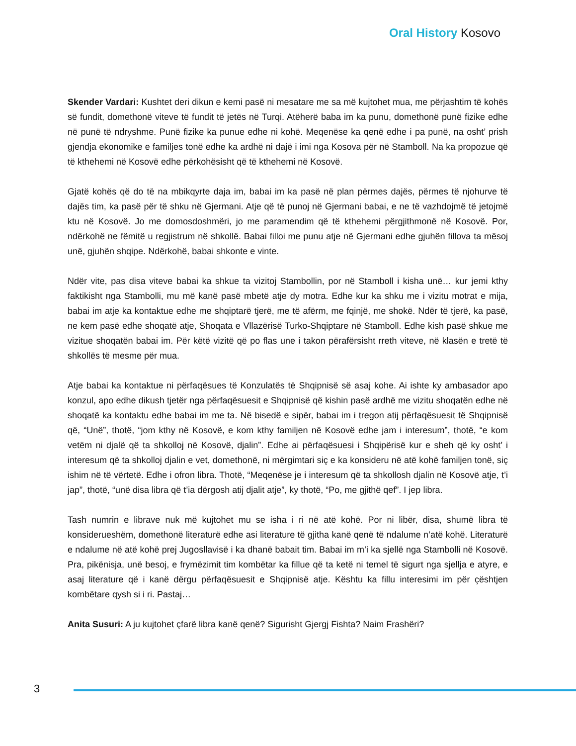Oral History Kosovo
Skender Vardari: Kushtet deri dikun e kemi pasë ni mesatare me sa më kujtohet mua, me përjashtim të kohës së fundit, domethonë viteve të fundit të jetës në Turqi. Atëherë baba im ka punu, domethonë punë fizike edhe në punë të ndryshme. Punë fizike ka punue edhe ni kohë. Meqenëse ka qenë edhe i pa punë, na osht’ prish gjendja ekonomike e familjes tonë edhe ka ardhë ni dajë i imi nga Kosova për në Stamboll. Na ka propozue që të kthehemi në Kosovë edhe përkohësisht që të kthehemi në Kosovë.
Gjatë kohës që do të na mbikqyrte daja im, babai im ka pasë në plan përmes dajës, përmes të njohurve të dajës tim, ka pasë për të shku në Gjermani. Atje që të punoj në Gjermani babai, e ne të vazhdojmë të jetojmë ktu në Kosovë. Jo me domosdoshmëri, jo me paramendim që të kthehemi përgjithmonë në Kosovë. Por, ndërkohë ne fëmitë u regjistrum në shkollë. Babai filloi me punu atje në Gjermani edhe gjuhën fillova ta mësoj unë, gjuhën shqipe. Ndërkohë, babai shkonte e vinte.
Ndër vite, pas disa viteve babai ka shkue ta vizitoj Stambollin, por në Stamboll i kisha unë… kur jemi kthy faktikisht nga Stambolli, mu më kanë pasë mbetë atje dy motra. Edhe kur ka shku me i vizitu motrat e mija, babai im atje ka kontaktue edhe me shqiptarë tjerë, me të afërm, me fqinjë, me shokë. Ndër të tjerë, ka pasë, ne kem pasë edhe shoqatë atje, Shoqata e Vllazërisë Turko-Shqiptare në Stamboll. Edhe kish pasë shkue me vizitue shoqatën babai im. Për këtë vizitë që po flas une i takon përafërsisht rreth viteve, në klasën e tretë të shkollës të mesme për mua.
Atje babai ka kontaktue ni përfaqësues të Konzulatës të Shqipnisë së asaj kohe. Ai ishte ky ambasador apo konzul, apo edhe dikush tjetër nga përfaqësuesit e Shqipnisë që kishin pasë ardhë me vizitu shoqatën edhe në shoqatë ka kontaktu edhe babai im me ta. Në bisedë e sipër, babai im i tregon atij përfaqësuesit të Shqipnisë që, “Unë”, thotë, “jom kthy në Kosovë, e kom kthy familjen në Kosovë edhe jam i interesum”, thotë, “e kom vetëm ni djalë që ta shkolloj në Kosovë, djalin”. Edhe ai përfaqësuesi i Shqipërisë kur e sheh që ky osht’ i interesum që ta shkolloj djalin e vet, domethonë, ni mërgimtari siç e ka konsideru në atë kohë familjen tonë, siç ishim në të vërtetë. Edhe i ofron libra. Thotë, “Meqenëse je i interesum që ta shkollosh djalin në Kosovë atje, t’i jap”, thotë, “unë disa libra që t’ia dërgosh atij djalit atje”, ky thotë, “Po, me gjithë qef”. I jep libra.
Tash numrin e librave nuk më kujtohet mu se isha i ri në atë kohë. Por ni libër, disa, shumë libra të konsiderueshëm, domethonë literaturë edhe asi literature të gjitha kanë qenë të ndalume n’atë kohë. Literaturë e ndalume në atë kohë prej Jugosllavisë i ka dhanë babait tim. Babai im m’i ka sjellë nga Stambolli në Kosovë. Pra, pikënisja, unë besoj, e frymëzimit tim kombëtar ka fillue që ta ketë ni temel të sigurt nga sjellja e atyre, e asaj literature që i kanë dërgu përfaqësuesit e Shqipnisë atje. Kështu ka fillu interesimi im për çështjen kombëtare qysh si i ri. Pastaj…
Anita Susuri: A ju kujtohet çfarë libra kanë qenë? Sigurisht Gjergj Fishta? Naim Frashëri?
3